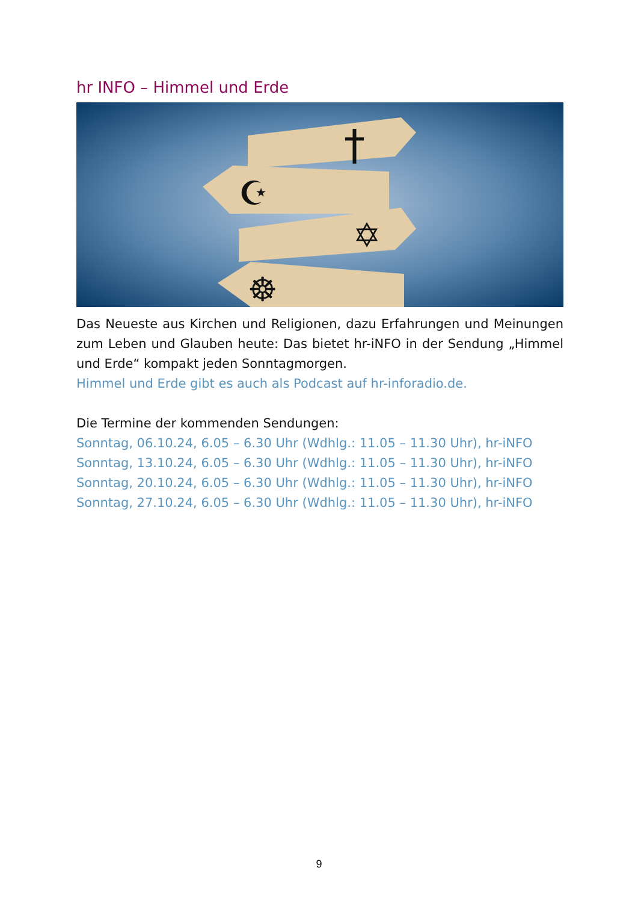hr INFO – Himmel und Erde
†
☪
✡
☸
Das Neueste aus Kirchen und Religionen, dazu Erfahrungen und Meinungen zum Leben und Glauben heute: Das bietet hr-iNFO in der Sendung „Himmel und Erde“ kompakt jeden Sonntagmorgen.
Himmel und Erde gibt es auch als Podcast auf hr-inforadio.de.
Die Termine der kommenden Sendungen:
Sonntag, 06.10.24, 6.05 – 6.30 Uhr (Wdhlg.: 11.05 – 11.30 Uhr), hr-iNFO
Sonntag, 13.10.24, 6.05 – 6.30 Uhr (Wdhlg.: 11.05 – 11.30 Uhr), hr-iNFO
Sonntag, 20.10.24, 6.05 – 6.30 Uhr (Wdhlg.: 11.05 – 11.30 Uhr), hr-iNFO
Sonntag, 27.10.24, 6.05 – 6.30 Uhr (Wdhlg.: 11.05 – 11.30 Uhr), hr-iNFO
9